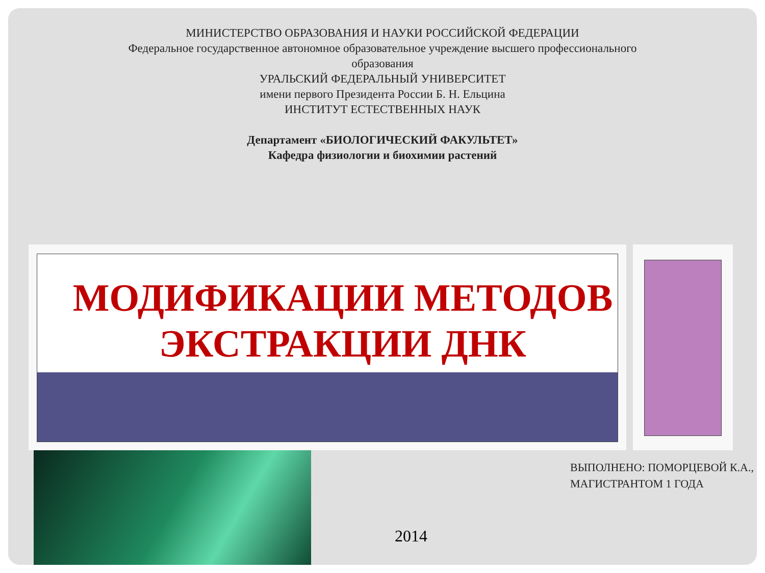МИНИСТЕРСТВО ОБРАЗОВАНИЯ И НАУКИ РОССИЙСКОЙ ФЕДЕРАЦИИ
Федеральное государственное автономное образовательное учреждение высшего профессионального
образования
УРАЛЬСКИЙ ФЕДЕРАЛЬНЫЙ УНИВЕРСИТЕТ
имени первого Президента России Б. Н. Ельцина
ИНСТИТУТ ЕСТЕСТВЕННЫХ НАУК
Департамент «БИОЛОГИЧЕСКИЙ ФАКУЛЬТЕТ»
Кафедра физиологии и биохимии растений
МОДИФИКАЦИИ МЕТОДОВ ЭКСТРАКЦИИ ДНК
2014
ВЫПОЛНЕНО: ПОМОРЦЕВОЙ К.А.,
МАГИСТРАНТОМ 1 ГОДА